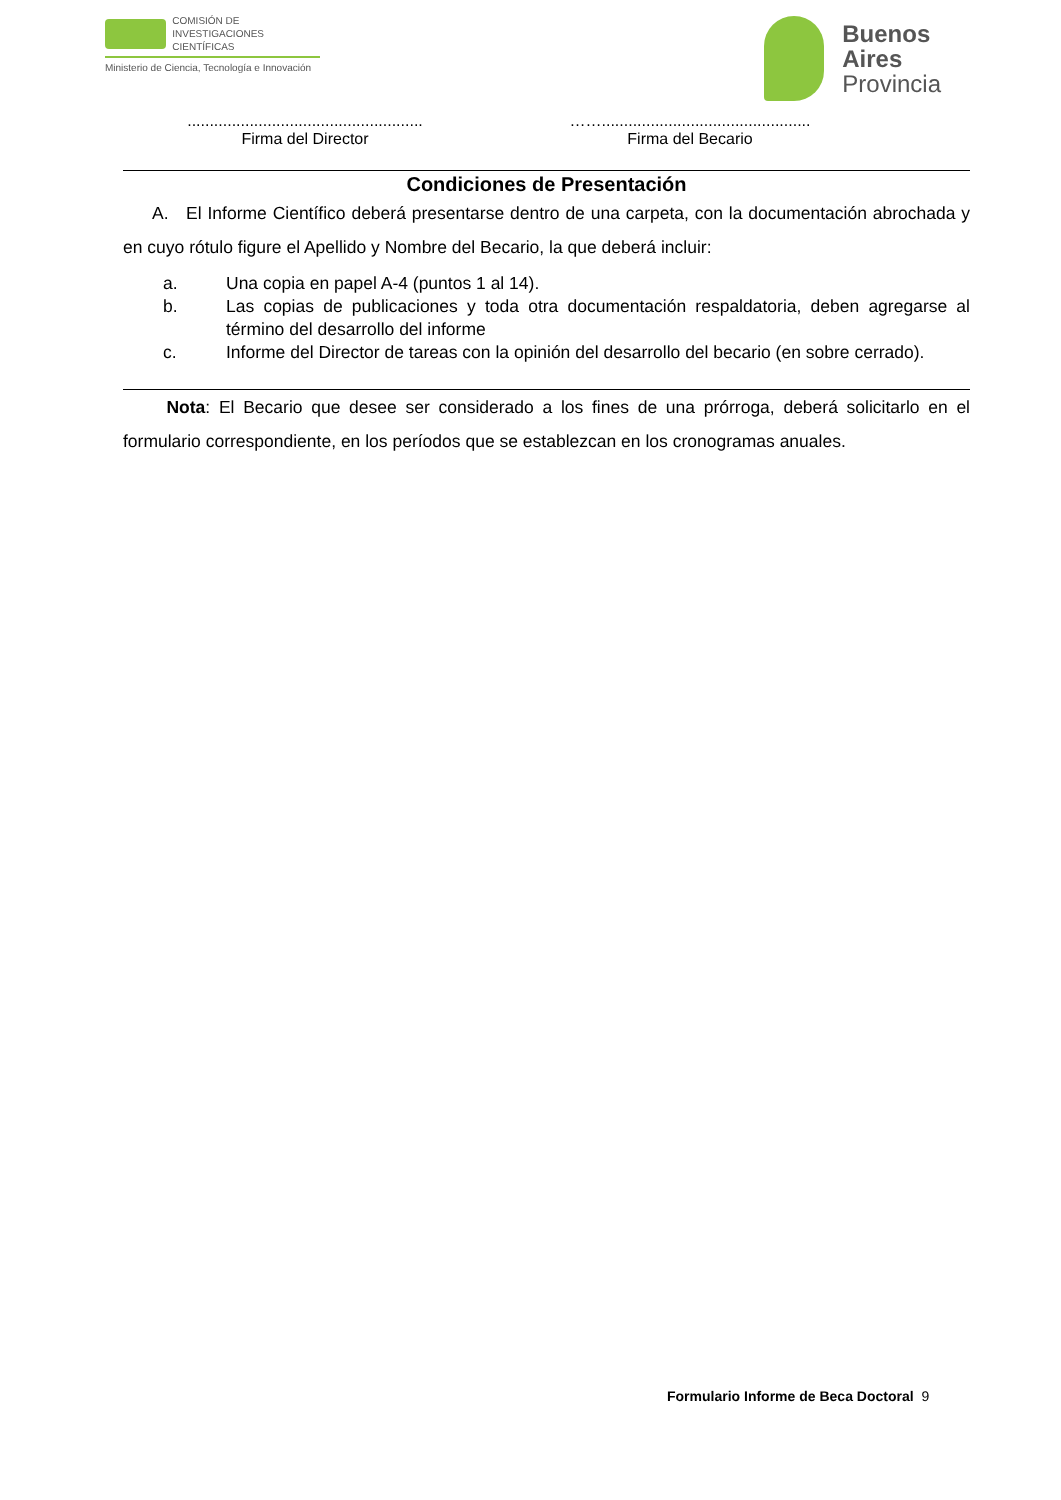COMISIÓN DE
INVESTIGACIONES CIENTÍFICAS
Ministerio de Ciencia, Tecnología e Innovación
Buenos
Aires
Provincia
.....................................................
Firma del Director
……...............................................
Firma del Becario
Condiciones de Presentación
A. El Informe Científico deberá presentarse dentro de una carpeta, con la documentación abrochada y en cuyo rótulo figure el Apellido y Nombre del Becario, la que deberá incluir:
a. Una copia en papel A-4 (puntos 1 al 14).
b. Las copias de publicaciones y toda otra documentación respaldatoria, deben agregarse al término del desarrollo del informe
c. Informe del Director de tareas con la opinión del desarrollo del becario (en sobre cerrado).
Nota: El Becario que desee ser considerado a los fines de una prórroga, deberá solicitarlo en el formulario correspondiente, en los períodos que se establezcan en los cronogramas anuales.
Formulario Informe de Beca Doctoral 9